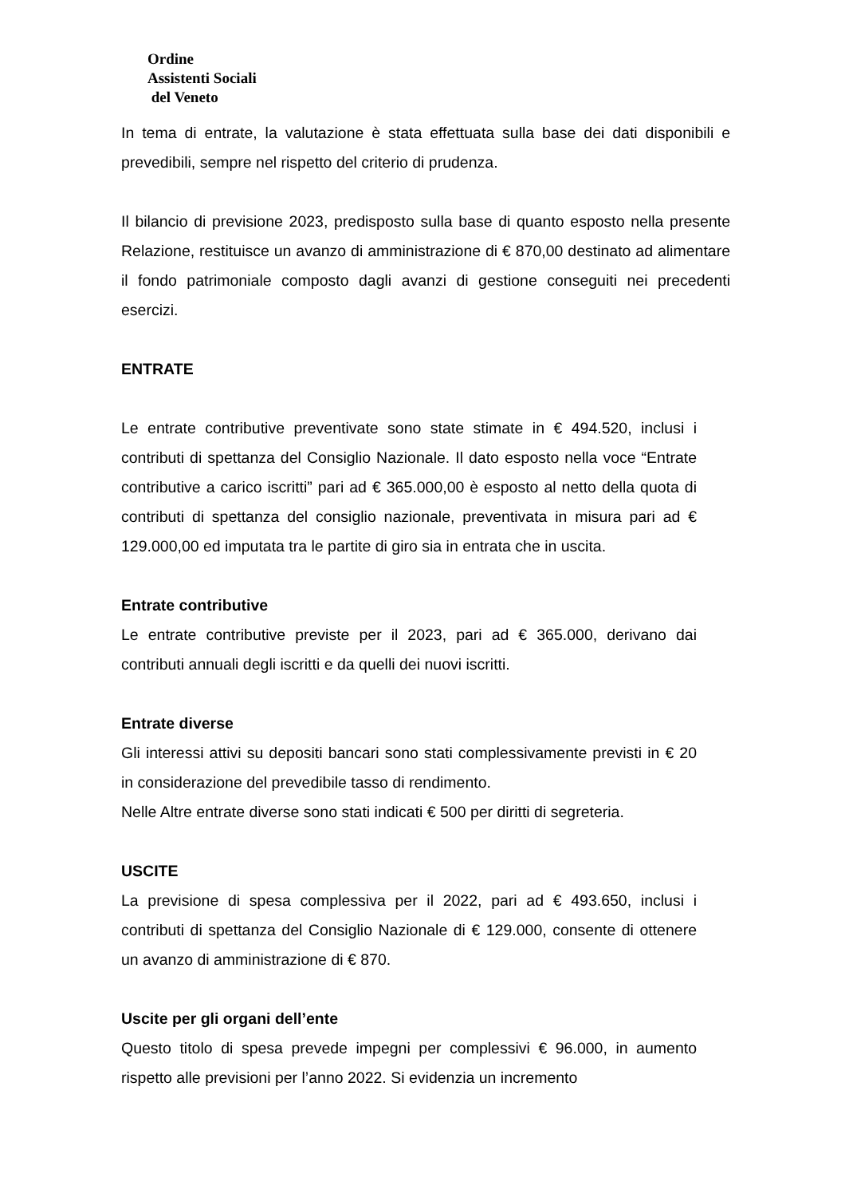Ordine
Assistenti Sociali
del Veneto
In tema di entrate, la valutazione è stata effettuata sulla base dei dati disponibili e prevedibili, sempre nel rispetto del criterio di prudenza.
Il bilancio di previsione 2023, predisposto sulla base di quanto esposto nella presente Relazione, restituisce un avanzo di amministrazione di € 870,00 destinato ad alimentare il fondo patrimoniale composto dagli avanzi di gestione conseguiti nei precedenti esercizi.
ENTRATE
Le entrate contributive preventivate sono state stimate in € 494.520, inclusi i contributi di spettanza del Consiglio Nazionale. Il dato esposto nella voce “Entrate contributive a carico iscritti” pari ad € 365.000,00 è esposto al netto della quota di contributi di spettanza del consiglio nazionale, preventivata in misura pari ad € 129.000,00 ed imputata tra le partite di giro sia in entrata che in uscita.
Entrate contributive
Le entrate contributive previste per il 2023, pari ad € 365.000, derivano dai contributi annuali degli iscritti e da quelli dei nuovi iscritti.
Entrate diverse
Gli interessi attivi su depositi bancari sono stati complessivamente previsti in € 20 in considerazione del prevedibile tasso di rendimento.
Nelle Altre entrate diverse sono stati indicati € 500 per diritti di segreteria.
USCITE
La previsione di spesa complessiva per il 2022, pari ad € 493.650, inclusi i contributi di spettanza del Consiglio Nazionale di € 129.000, consente di ottenere un avanzo di amministrazione di € 870.
Uscite per gli organi dell’ente
Questo titolo di spesa prevede impegni per complessivi € 96.000, in aumento rispetto alle previsioni per l’anno 2022. Si evidenzia un incremento